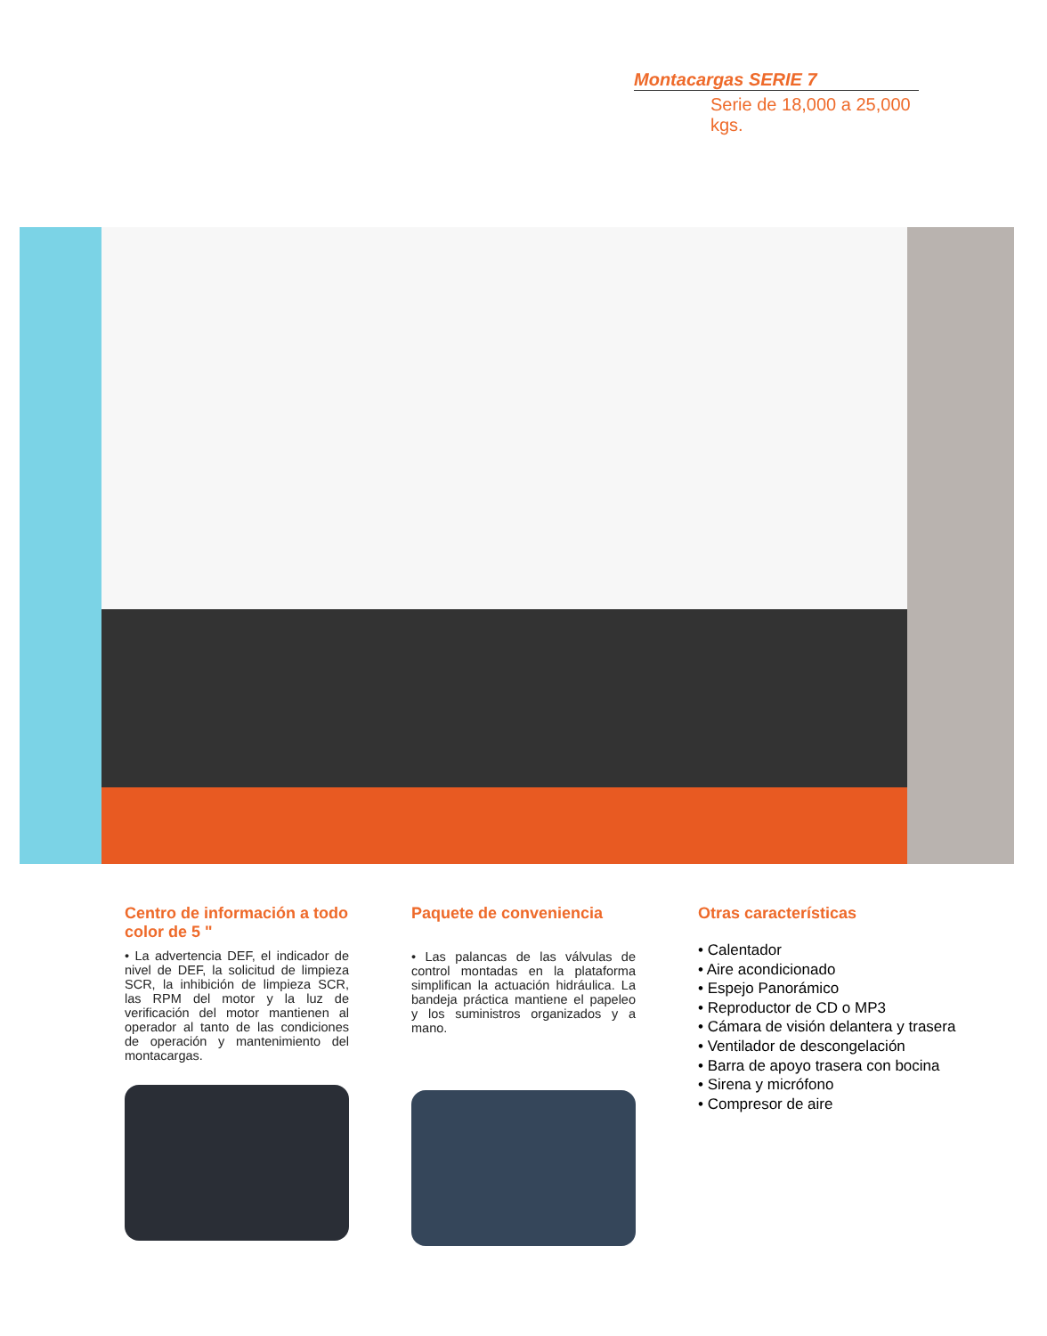Montacargas SERIE 7
Serie de 18,000 a 25,000 kgs.
Centro de información a todo color de 5 "
• La advertencia DEF, el indicador de nivel de DEF, la solicitud de limpieza SCR, la inhibición de limpieza SCR, las RPM del motor y la luz de verificación del motor mantienen al operador al tanto de las condiciones de operación y mantenimiento del montacargas.
Paquete de conveniencia
• Las palancas de las válvulas de control montadas en la plataforma simplifican la actuación hidráulica. La bandeja práctica mantiene el papeleo y los suministros organizados y a mano.
Otras características
• Calentador
• Aire acondicionado
• Espejo Panorámico
• Reproductor de CD o MP3
• Cámara de visión delantera y trasera
• Ventilador de descongelación
• Barra de apoyo trasera con bocina
• Sirena y micrófono
• Compresor de aire